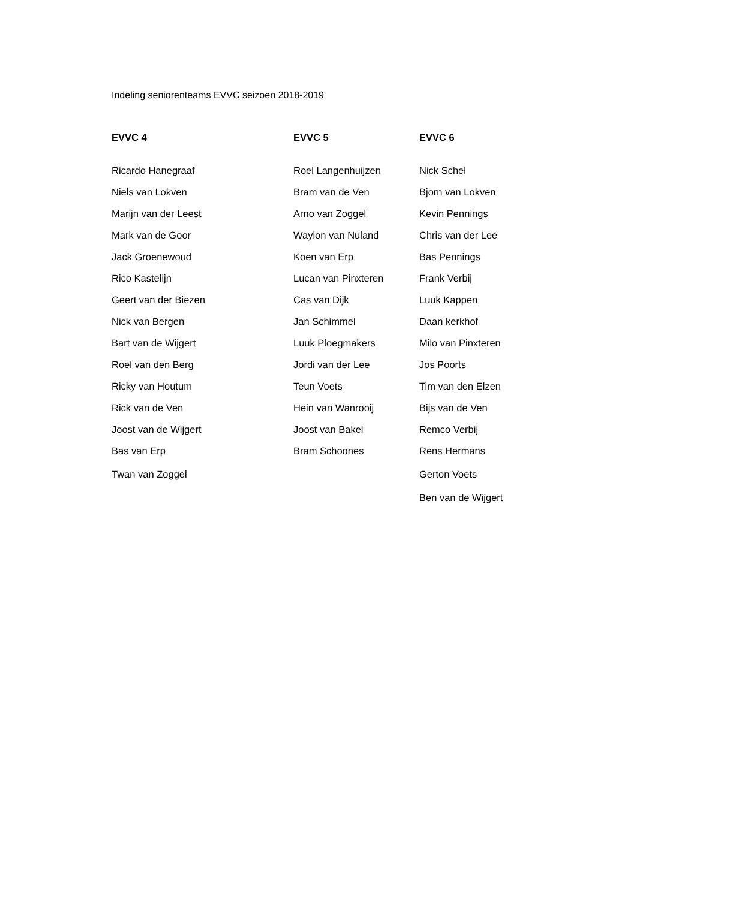Indeling seniorenteams EVVC seizoen 2018-2019
| EVVC 4 | EVVC 5 | EVVC 6 |
| --- | --- | --- |
| Ricardo Hanegraaf | Roel Langenhuijzen | Nick Schel |
| Niels van Lokven | Bram van de Ven | Bjorn van Lokven |
| Marijn van der Leest | Arno van Zoggel | Kevin Pennings |
| Mark van de Goor | Waylon van Nuland | Chris van der Lee |
| Jack Groenewoud | Koen van Erp | Bas Pennings |
| Rico Kastelijn | Lucan van Pinxteren | Frank Verbij |
| Geert van der Biezen | Cas van Dijk | Luuk Kappen |
| Nick van Bergen | Jan Schimmel | Daan kerkhof |
| Bart van de Wijgert | Luuk Ploegmakers | Milo van Pinxteren |
| Roel van den Berg | Jordi van der Lee | Jos Poorts |
| Ricky van Houtum | Teun Voets | Tim van den Elzen |
| Rick van de Ven | Hein van Wanrooij | Bijs van de Ven |
| Joost van de Wijgert | Joost van Bakel | Remco Verbij |
| Bas van Erp | Bram Schoones | Rens Hermans |
| Twan van Zoggel | | Gerton Voets |
| | | Ben van de Wijgert |